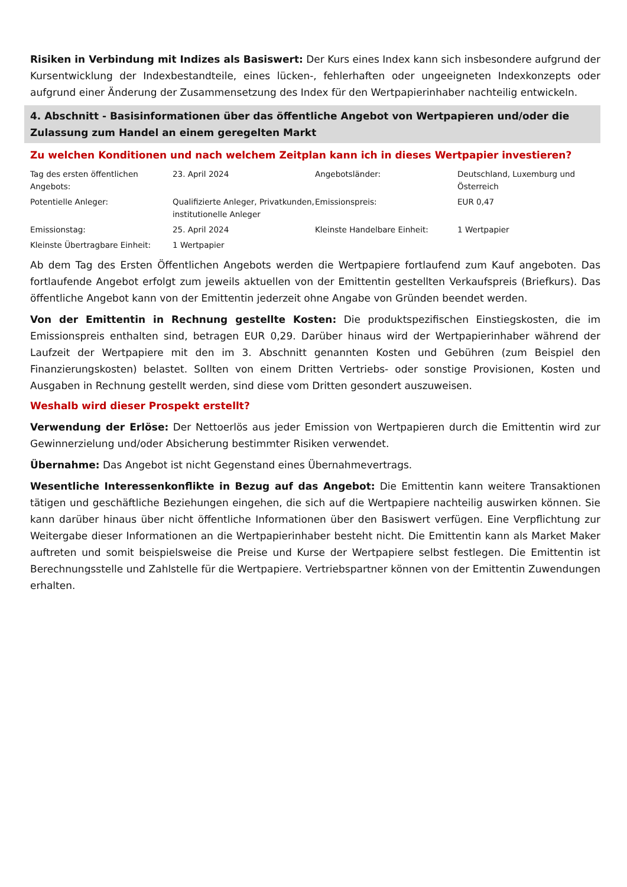Risiken in Verbindung mit Indizes als Basiswert: Der Kurs eines Index kann sich insbesondere aufgrund der Kursentwicklung der Indexbestandteile, eines lücken-, fehlerhaften oder ungeeigneten Indexkonzepts oder aufgrund einer Änderung der Zusammensetzung des Index für den Wertpapierinhaber nachteilig entwickeln.
4. Abschnitt - Basisinformationen über das öffentliche Angebot von Wertpapieren und/oder die Zulassung zum Handel an einem geregelten Markt
Zu welchen Konditionen und nach welchem Zeitplan kann ich in dieses Wertpapier investieren?
| Tag des ersten öffentlichen Angebots: | 23. April 2024 | Angebotsländer: | Deutschland, Luxemburg und Österreich |
| Potentielle Anleger: | Qualifizierte Anleger, Privatkunden, institutionelle Anleger | Emissionspreis: | EUR 0,47 |
| Emissionstag: | 25. April 2024 | Kleinste Handelbare Einheit: | 1 Wertpapier |
| Kleinste Übertragbare Einheit: | 1 Wertpapier | | |
Ab dem Tag des Ersten Öffentlichen Angebots werden die Wertpapiere fortlaufend zum Kauf angeboten. Das fortlaufende Angebot erfolgt zum jeweils aktuellen von der Emittentin gestellten Verkaufspreis (Briefkurs). Das öffentliche Angebot kann von der Emittentin jederzeit ohne Angabe von Gründen beendet werden.
Von der Emittentin in Rechnung gestellte Kosten: Die produktspezifischen Einstiegskosten, die im Emissionspreis enthalten sind, betragen EUR 0,29. Darüber hinaus wird der Wertpapierinhaber während der Laufzeit der Wertpapiere mit den im 3. Abschnitt genannten Kosten und Gebühren (zum Beispiel den Finanzierungskosten) belastet. Sollten von einem Dritten Vertriebs- oder sonstige Provisionen, Kosten und Ausgaben in Rechnung gestellt werden, sind diese vom Dritten gesondert auszuweisen.
Weshalb wird dieser Prospekt erstellt?
Verwendung der Erlöse: Der Nettoerlös aus jeder Emission von Wertpapieren durch die Emittentin wird zur Gewinnerzielung und/oder Absicherung bestimmter Risiken verwendet.
Übernahme: Das Angebot ist nicht Gegenstand eines Übernahmevertrags.
Wesentliche Interessenkonflikte in Bezug auf das Angebot: Die Emittentin kann weitere Transaktionen tätigen und geschäftliche Beziehungen eingehen, die sich auf die Wertpapiere nachteilig auswirken können. Sie kann darüber hinaus über nicht öffentliche Informationen über den Basiswert verfügen. Eine Verpflichtung zur Weitergabe dieser Informationen an die Wertpapierinhaber besteht nicht. Die Emittentin kann als Market Maker auftreten und somit beispielsweise die Preise und Kurse der Wertpapiere selbst festlegen. Die Emittentin ist Berechnungsstelle und Zahlstelle für die Wertpapiere. Vertriebspartner können von der Emittentin Zuwendungen erhalten.